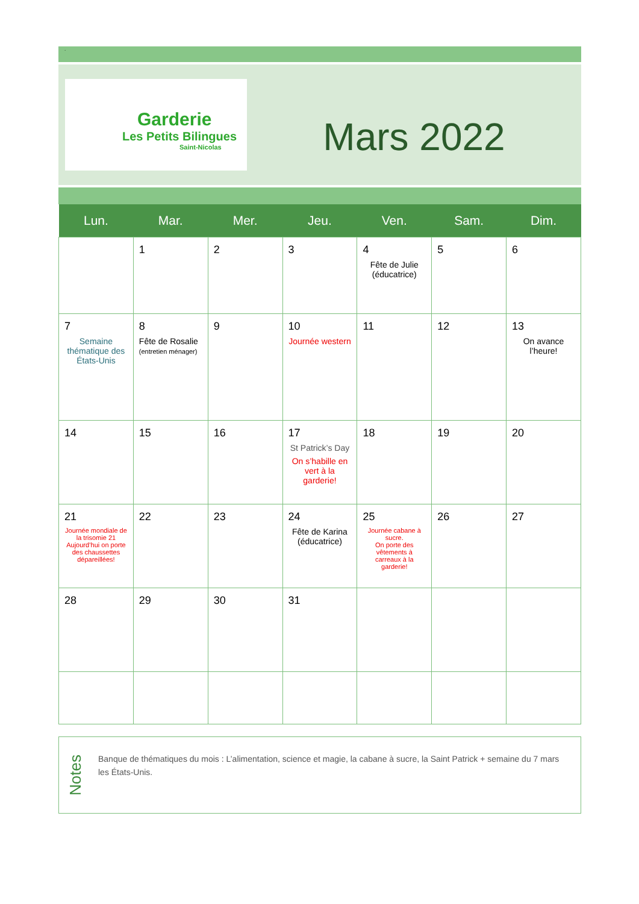.
Garderie
Les Petits Bilingues
Saint-Nicolas
Mars 2022
| Lun. | Mar. | Mer. | Jeu. | Ven. | Sam. | Dim. |
| --- | --- | --- | --- | --- | --- | --- |
| | 1 | 2 | 3 | 4 Fête de Julie (éducatrice) | 5 | 6 |
| 7 Semaine thématique des États-Unis | 8 Fête de Rosalie (entretien ménager) | 9 | 10 Journée western | 11 | 12 | 13 On avance l’heure! |
| 14 | 15 | 16 | 17 St Patrick’s Day On s’habille en vert à la garderie! | 18 | 19 | 20 |
| 21 Journée mondiale de la trisomie 21 Aujourd’hui on porte des chaussettes dépareillées! | 22 | 23 | 24 Fête de Karina (éducatrice) | 25 Journée cabane à sucre. On porte des vêtements à carreaux à la garderie! | 26 | 27 |
| 28 | 29 | 30 | 31 | | | |
Notes
Banque de thématiques du mois : L’alimentation, science et magie, la cabane à sucre, la Saint Patrick + semaine du 7 mars les États-Unis.